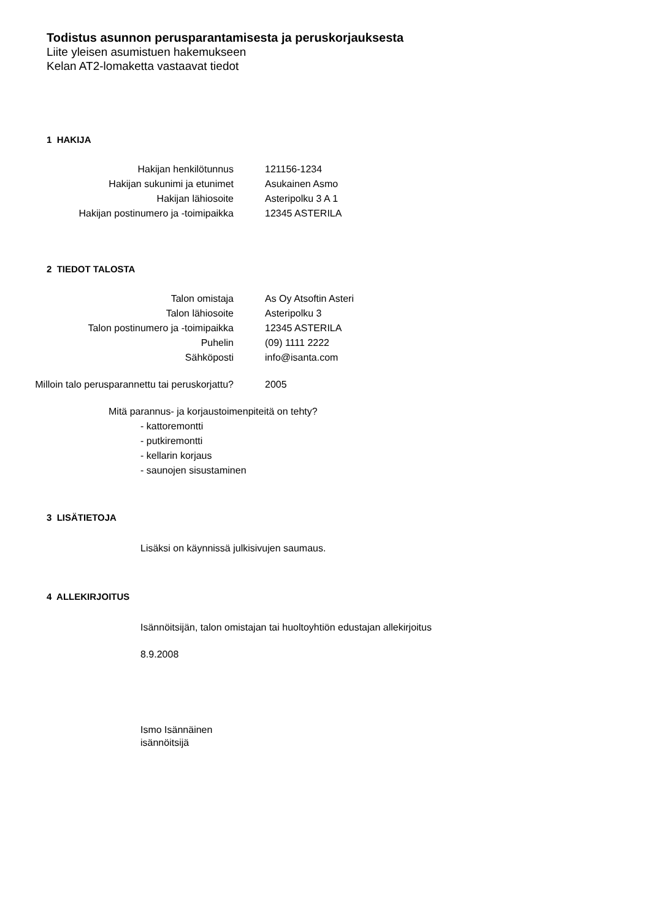Todistus asunnon perusparantamisesta ja peruskorjauksesta
Liite yleisen asumistuen hakemukseen
Kelan AT2-lomaketta vastaavat tiedot
1 HAKIJA
| Hakijan henkilötunnus | 121156-1234 |
| Hakijan sukunimi ja etunimet | Asukainen Asmo |
| Hakijan lähiosoite | Asteripolku 3 A 1 |
| Hakijan postinumero ja -toimipaikka | 12345 ASTERILA |
2 TIEDOT TALOSTA
| Talon omistaja | As Oy Atsoftin Asteri |
| Talon lähiosoite | Asteripolku 3 |
| Talon postinumero ja -toimipaikka | 12345 ASTERILA |
| Puhelin | (09) 1111 2222 |
| Sähköposti | info@isanta.com |
| Milloin talo perusparannettu tai peruskorjattu? | 2005 |
Mitä parannus- ja korjaustoimenpiteitä on tehty?
- kattoremontti
- putkiremontti
- kellarin korjaus
- saunojen sisustaminen
3 LISÄTIETOJA
Lisäksi on käynnissä julkisivujen saumaus.
4 ALLEKIRJOITUS
Isännöitsijän, talon omistajan tai huoltoyhtiön edustajan allekirjoitus
8.9.2008
Ismo Isännäinen
isännöitsijä